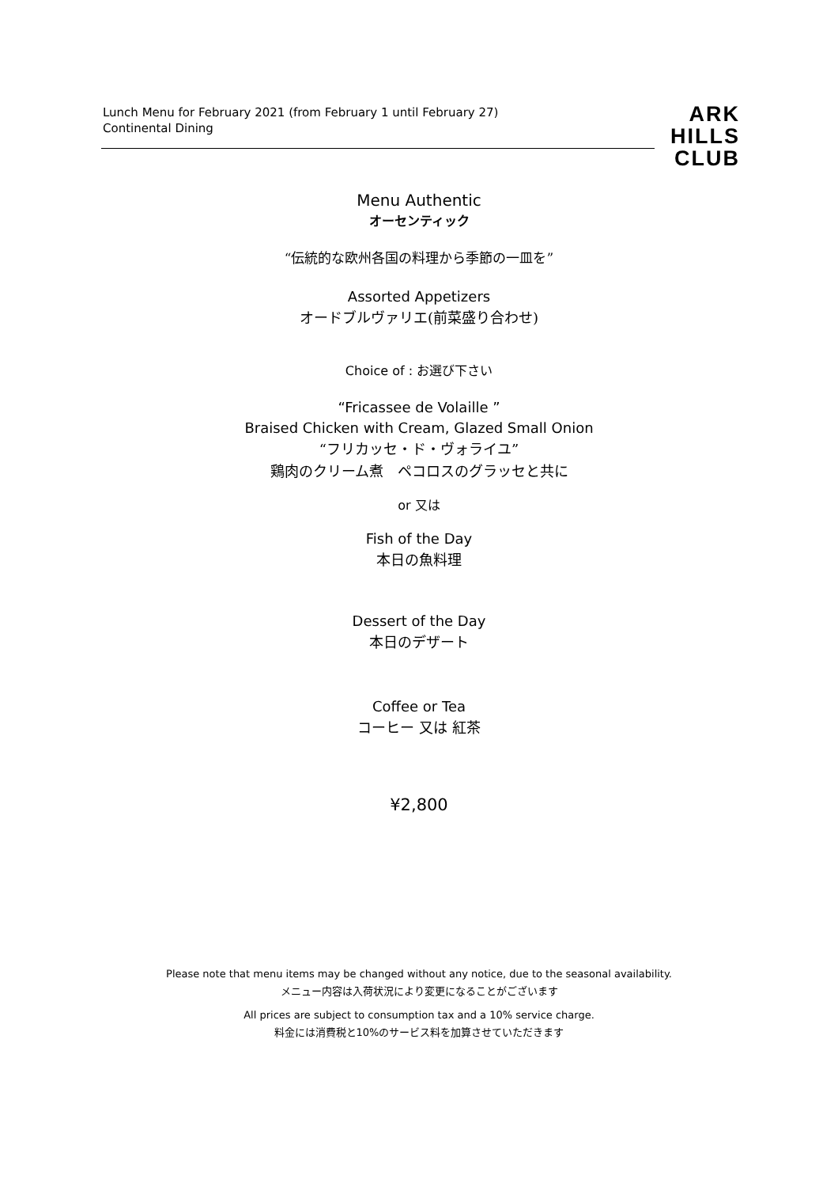Lunch Menu for February 2021 (from February 1 until February 27)
Continental Dining
ARK
HILLS
CLUB
Menu Authentic
オーセンティック
“伝統的な欧州各国の料理から季節の一皿を”
Assorted Appetizers
オードブルヴァリエ(前菜盛り合わせ)
Choice of : お選び下さい
“Fricassee de Volaille ”
Braised Chicken with Cream, Glazed Small Onion
“フリカッセ・ド・ヴォライユ”
鶏肉のクリーム煮　ペコロスのグラッセと共に
or 又は
Fish of the Day
本日の魚料理
Dessert of the Day
本日のデザート
Coffee or Tea
コーヒー 又は 紅茶
¥2,800
Please note that menu items may be changed without any notice, due to the seasonal availability.
メニュー内容は入荷状況により変更になることがございます
All prices are subject to consumption tax and a 10% service charge.
料金には消費税と10%のサービス料を加算させていただきます